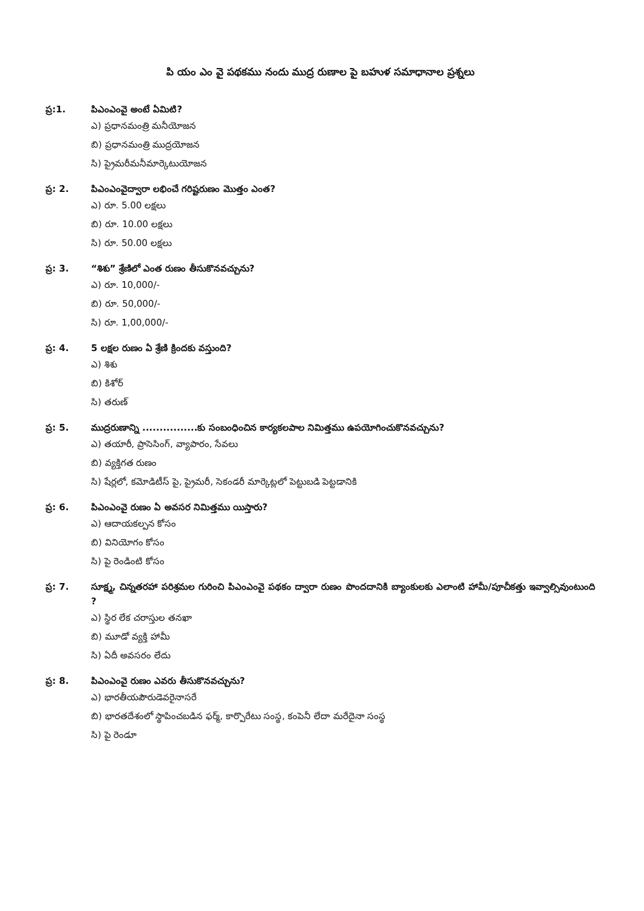పి యం ఎం వై పథకము నందు ముద్ర రుణాల పై బహుళ సమాధానాల ప్రశ్నలు
ప్ర:1. పిఎంఎంవై అంటే ఏమిటి?
ఎ) ప్రధానమంత్రి మనీయోజన
బి) ప్రధానమంత్రి ముద్రయోజన
సి) ప్రైమరీమనీమార్కెటుయోజన
ప్ర: 2. పిఎంఎంవైద్వారా లభించే గరిష్టరుణం మొత్తం ఎంత?
ఎ) రూ. 5.00 లక్షలు
బి) రూ. 10.00 లక్షలు
సి) రూ. 50.00 లక్షలు
ప్ర: 3. “శిశు” శ్రేణిలో ఎంత రుణం తీసుకొనవచ్చును?
ఎ) రూ. 10,000/-
బి) రూ. 50,000/-
సి) రూ. 1,00,000/-
ప్ర: 4. 5 లక్షల రుణం ఏ శ్రేణి క్రిందకు వస్తుంది?
ఎ) శిశు
బి) కిశోర్
సి) తరుణ్
ప్ర: 5. ముద్రరుణాన్ని ................కు సంబంధించిన కార్యకలపాల నిమిత్తము ఉపయోగించుకొనవచ్చును?
ఎ) తయారీ, ప్రాసెసింగ్, వ్యాపారం, సేవలు
బి) వ్యక్తిగత రుణం
సి) షేర్లలో, కమోడిటీస్ పై, ప్రైమరీ, సెకండరీ మార్కెట్లలో పెట్టుబడి పెట్టడానికి
ప్ర: 6. పిఎంఎంవై రుణం ఏ అవసర నిమిత్తము యిస్తారు?
ఎ) ఆదాయకల్పన కోసం
బి) వినియోగం కోసం
సి) పై రెండింటి కోసం
ప్ర: 7. సూక్ష్మ, చిన్నతరహా పరిశ్రమల గురించి పిఎంఎంవై పథకం ద్వారా రుణం పొందదానికి బ్యాంకులకు ఎలాంటి హామీ/పూచీకత్తు ఇవ్వాల్సివుంటుంది ?
ఎ) స్థిర లేక చరాస్తుల తనఖా
బి) మూడో వ్యక్తి హామీ
సి) ఏదీ అవసరం లేదు
ప్ర: 8. పిఎంఎంవై రుణం ఎవరు తీసుకొనవచ్చును?
ఎ) భారతీయపౌరుడెవరైనాసరే
బి) భారతదేశంలో స్థాపించబడిన ఫర్మ్, కార్పొరేటు సంస్థ, కంపెనీ లేదా మరేదైనా సంస్థ
సి) పై రెండూ